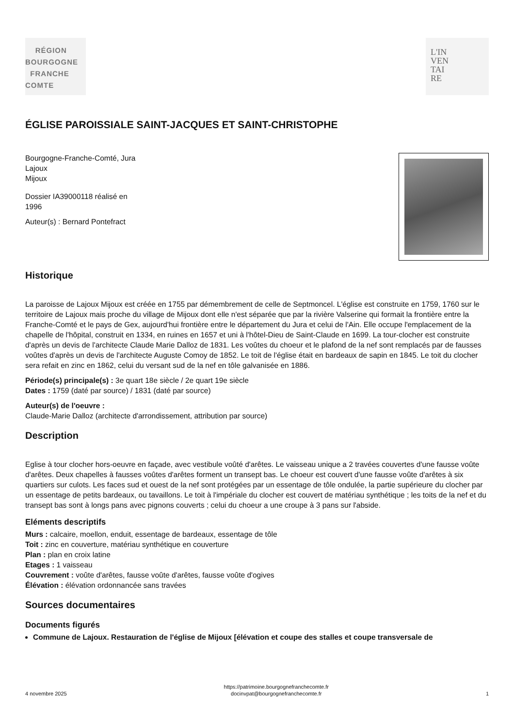RÉGION
BOURGOGNE
FRANCHE
COMTE
L'IN
VEN
TAI
RE
ÉGLISE PAROISSIALE SAINT-JACQUES ET SAINT-CHRISTOPHE
Bourgogne-Franche-Comté, Jura
Lajoux
Mijoux
Dossier IA39000118 réalisé en
1996
Auteur(s) : Bernard Pontefract
Historique
La paroisse de Lajoux Mijoux est créée en 1755 par démembrement de celle de Septmoncel. L'église est construite en 1759, 1760 sur le territoire de Lajoux mais proche du village de Mijoux dont elle n'est séparée que par la rivière Valserine qui formait la frontière entre la Franche-Comté et le pays de Gex, aujourd'hui frontière entre le département du Jura et celui de l'Ain. Elle occupe l'emplacement de la chapelle de l'hôpital, construit en 1334, en ruines en 1657 et uni à l'hôtel-Dieu de Saint-Claude en 1699. La tour-clocher est construite d'après un devis de l'architecte Claude Marie Dalloz de 1831. Les voûtes du choeur et le plafond de la nef sont remplacés par de fausses voûtes d'après un devis de l'architecte Auguste Comoy de 1852. Le toit de l'église était en bardeaux de sapin en 1845. Le toit du clocher sera refait en zinc en 1862, celui du versant sud de la nef en tôle galvanisée en 1886.
Période(s) principale(s) : 3e quart 18e siècle / 2e quart 19e siècle
Dates : 1759 (daté par source) / 1831 (daté par source)
Auteur(s) de l'oeuvre :
Claude-Marie Dalloz (architecte d'arrondissement, attribution par source)
Description
Eglise à tour clocher hors-oeuvre en façade, avec vestibule voûté d'arêtes. Le vaisseau unique a 2 travées couvertes d'une fausse voûte d'arêtes. Deux chapelles à fausses voûtes d'arêtes forment un transept bas. Le choeur est couvert d'une fausse voûte d'arêtes à six quartiers sur culots. Les faces sud et ouest de la nef sont protégées par un essentage de tôle ondulée, la partie supérieure du clocher par un essentage de petits bardeaux, ou tavaillons. Le toit à l'impériale du clocher est couvert de matériau synthétique ; les toits de la nef et du transept bas sont à longs pans avec pignons couverts ; celui du choeur a une croupe à 3 pans sur l'abside.
Eléments descriptifs
Murs : calcaire, moellon, enduit, essentage de bardeaux, essentage de tôle
Toit : zinc en couverture, matériau synthétique en couverture
Plan : plan en croix latine
Etages : 1 vaisseau
Couvrement : voûte d'arêtes, fausse voûte d'arêtes, fausse voûte d'ogives
Élévation : élévation ordonnancée sans travées
Sources documentaires
Documents figurés
Commune de Lajoux. Restauration de l'église de Mijoux [élévation et coupe des stalles et coupe transversale de
4 novembre 2025
https://patrimoine.bourgognefranchecomte.fr
docinvpat@bourgognefranchecomte.fr
1